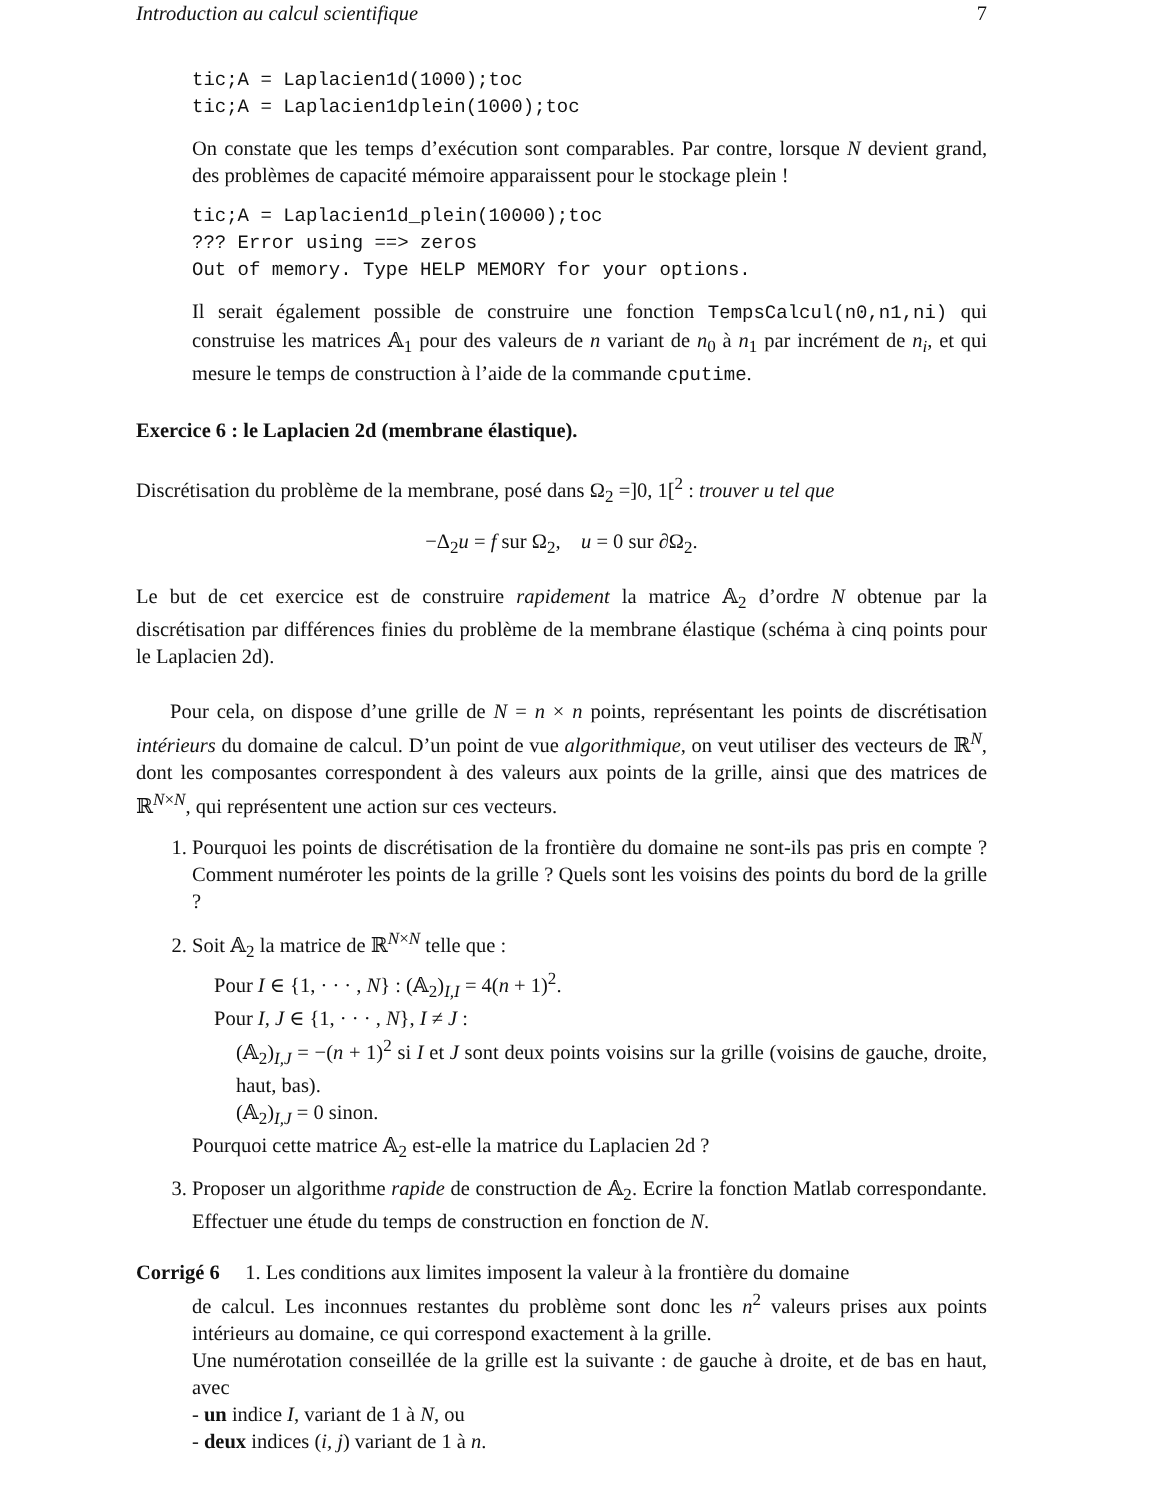Introduction au calcul scientifique 7
tic;A = Laplacien1d(1000);toc
tic;A = Laplacien1dplein(1000);toc
On constate que les temps d’exécution sont comparables. Par contre, lorsque N devient grand, des problèmes de capacité mémoire apparaissent pour le stockage plein !
tic;A = Laplacien1d_plein(10000);toc
??? Error using ==> zeros
Out of memory. Type HELP MEMORY for your options.
Il serait également possible de construire une fonction TempsCalcul(n0,n1,ni) qui construise les matrices 𝔸<sub>1</sub> pour des valeurs de n variant de n<sub>0</sub> à n<sub>1</sub> par incrément de n<sub>i</sub>, et qui mesure le temps de construction à l’aide de la commande cputime.
Exercice 6 : le Laplacien 2d (membrane élastique).
Discrétisation du problème de la membrane, posé dans Ω<sub>2</sub> =]0, 1[<sup>2</sup> : trouver u tel que
−Δ<sub>2</sub>u = f sur Ω<sub>2</sub>, u = 0 sur ∂Ω<sub>2</sub>.
Le but de cet exercice est de construire rapidement la matrice 𝔸<sub>2</sub> d’ordre N obtenue par la discrétisation par différences finies du problème de la membrane élastique (schéma à cinq points pour le Laplacien 2d).
Pour cela, on dispose d’une grille de N = n × n points, représentant les points de discrétisation intérieurs du domaine de calcul. D’un point de vue algorithmique, on veut utiliser des vecteurs de ℝ<sup>N</sup>, dont les composantes correspondent à des valeurs aux points de la grille, ainsi que des matrices de ℝ<sup>N×N</sup>, qui représentent une action sur ces vecteurs.
1. Pourquoi les points de discrétisation de la frontière du domaine ne sont-ils pas pris en compte ? Comment numéroter les points de la grille ? Quels sont les voisins des points du bord de la grille ?
2. Soit 𝔸<sub>2</sub> la matrice de ℝ<sup>N×N</sup> telle que :
Pour I ∈ {1, · · · , N} : (𝔸<sub>2</sub>)<sub>I,I</sub> = 4(n + 1)<sup>2</sup>.
Pour I, J ∈ {1, · · · , N}, I ≠ J :
(𝔸<sub>2</sub>)<sub>I,J</sub> = −(n + 1)<sup>2</sup> si I et J sont deux points voisins sur la grille (voisins de gauche, droite, haut, bas).
(𝔸<sub>2</sub>)<sub>I,J</sub> = 0 sinon.
Pourquoi cette matrice 𝔸<sub>2</sub> est-elle la matrice du Laplacien 2d ?
3. Proposer un algorithme rapide de construction de 𝔸<sub>2</sub>. Ecrire la fonction Matlab correspondante. Effectuer une étude du temps de construction en fonction de N.
Corrigé 6 1. Les conditions aux limites imposent la valeur à la frontière du domaine
de calcul. Les inconnues restantes du problème sont donc les n<sup>2</sup> valeurs prises aux points intérieurs au domaine, ce qui correspond exactement à la grille.
Une numérotation conseillée de la grille est la suivante : de gauche à droite, et de bas en haut, avec
- un indice I, variant de 1 à N, ou
- deux indices (i, j) variant de 1 à n.